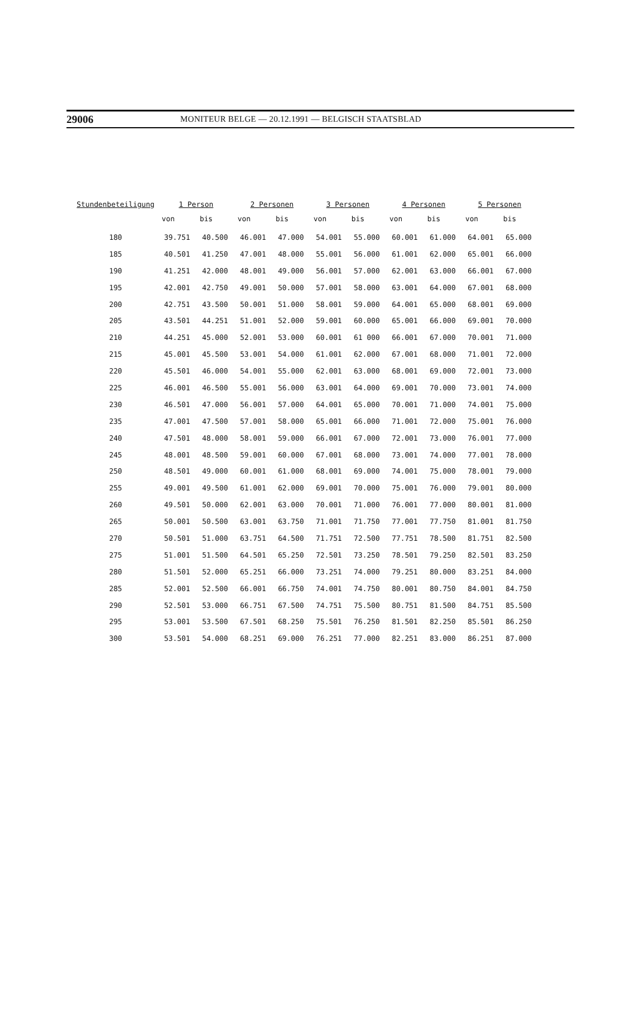29006 MONITEUR BELGE — 20.12.1991 — BELGISCH STAATSBLAD
| Stundenbeteiligung | 1 Person | | 2 Personen | | 3 Personen | | 4 Personen | | 5 Personen | |
| --- | --- | --- | --- | --- | --- | --- | --- | --- | --- | --- |
| | von | bis | von | bis | von | bis | von | bis | von | bis |
| 180 | 39.751 | 40.500 | 46.001 | 47.000 | 54.001 | 55.000 | 60.001 | 61.000 | 64.001 | 65.000 |
| 185 | 40.501 | 41.250 | 47.001 | 48.000 | 55.001 | 56.000 | 61.001 | 62.000 | 65.001 | 66.000 |
| 190 | 41.251 | 42.000 | 48.001 | 49.000 | 56.001 | 57.000 | 62.001 | 63.000 | 66.001 | 67.000 |
| 195 | 42.001 | 42.750 | 49.001 | 50.000 | 57.001 | 58.000 | 63.001 | 64.000 | 67.001 | 68.000 |
| 200 | 42.751 | 43.500 | 50.001 | 51.000 | 58.001 | 59.000 | 64.001 | 65.000 | 68.001 | 69.000 |
| 205 | 43.501 | 44.251 | 51.001 | 52.000 | 59.001 | 60.000 | 65.001 | 66.000 | 69.001 | 70.000 |
| 210 | 44.251 | 45.000 | 52.001 | 53.000 | 60.001 | 61 000 | 66.001 | 67.000 | 70.001 | 71.000 |
| 215 | 45.001 | 45.500 | 53.001 | 54.000 | 61.001 | 62.000 | 67.001 | 68.000 | 71.001 | 72.000 |
| 220 | 45.501 | 46.000 | 54.001 | 55.000 | 62.001 | 63.000 | 68.001 | 69.000 | 72.001 | 73.000 |
| 225 | 46.001 | 46.500 | 55.001 | 56.000 | 63.001 | 64.000 | 69.001 | 70.000 | 73.001 | 74.000 |
| 230 | 46.501 | 47.000 | 56.001 | 57.000 | 64.001 | 65.000 | 70.001 | 71.000 | 74.001 | 75.000 |
| 235 | 47.001 | 47.500 | 57.001 | 58.000 | 65.001 | 66.000 | 71.001 | 72.000 | 75.001 | 76.000 |
| 240 | 47.501 | 48.000 | 58.001 | 59.000 | 66.001 | 67.000 | 72.001 | 73.000 | 76.001 | 77.000 |
| 245 | 48.001 | 48.500 | 59.001 | 60.000 | 67.001 | 68.000 | 73.001 | 74.000 | 77.001 | 78.000 |
| 250 | 48.501 | 49.000 | 60.001 | 61.000 | 68.001 | 69.000 | 74.001 | 75.000 | 78.001 | 79.000 |
| 255 | 49.001 | 49.500 | 61.001 | 62.000 | 69.001 | 70.000 | 75.001 | 76.000 | 79.001 | 80.000 |
| 260 | 49.501 | 50.000 | 62.001 | 63.000 | 70.001 | 71.000 | 76.001 | 77.000 | 80.001 | 81.000 |
| 265 | 50.001 | 50.500 | 63.001 | 63.750 | 71.001 | 71.750 | 77.001 | 77.750 | 81.001 | 81.750 |
| 270 | 50.501 | 51.000 | 63.751 | 64.500 | 71.751 | 72.500 | 77.751 | 78.500 | 81.751 | 82.500 |
| 275 | 51.001 | 51.500 | 64.501 | 65.250 | 72.501 | 73.250 | 78.501 | 79.250 | 82.501 | 83.250 |
| 280 | 51.501 | 52.000 | 65.251 | 66.000 | 73.251 | 74.000 | 79.251 | 80.000 | 83.251 | 84.000 |
| 285 | 52.001 | 52.500 | 66.001 | 66.750 | 74.001 | 74.750 | 80.001 | 80.750 | 84.001 | 84.750 |
| 290 | 52.501 | 53.000 | 66.751 | 67.500 | 74.751 | 75.500 | 80.751 | 81.500 | 84.751 | 85.500 |
| 295 | 53.001 | 53.500 | 67.501 | 68.250 | 75.501 | 76.250 | 81.501 | 82.250 | 85.501 | 86.250 |
| 300 | 53.501 | 54.000 | 68.251 | 69.000 | 76.251 | 77.000 | 82.251 | 83.000 | 86.251 | 87.000 |